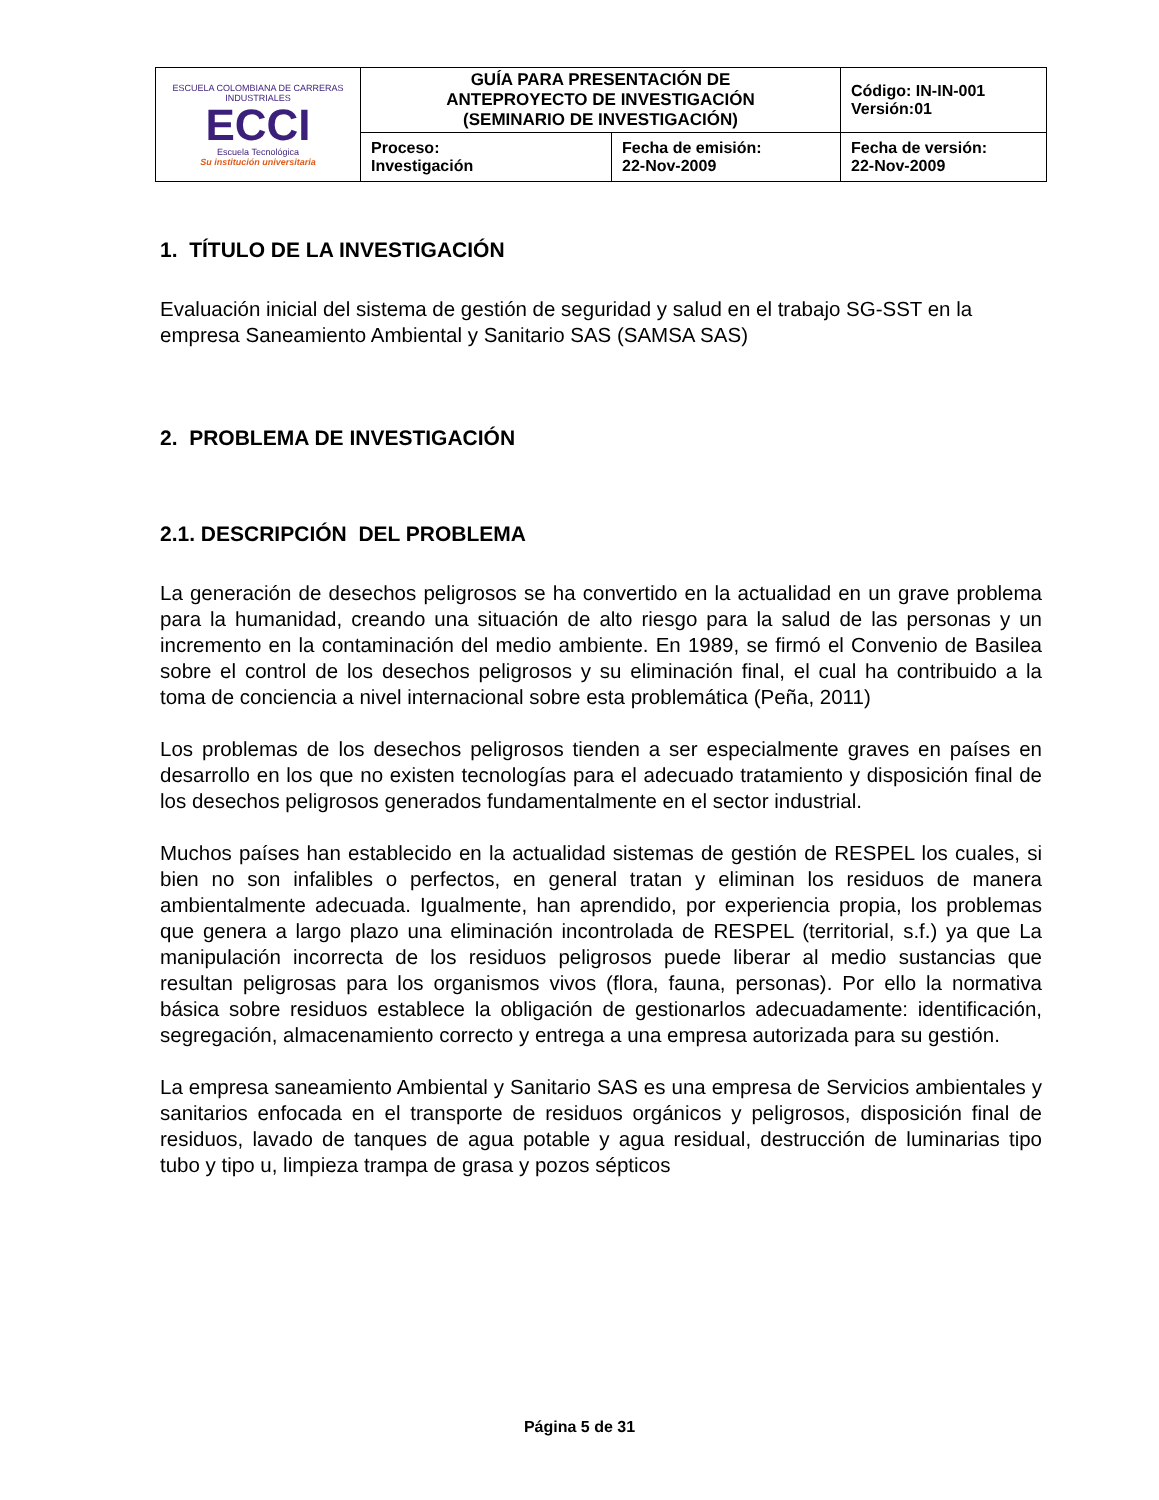| ESCUELA COLOMBIANA DE CARRERAS INDUSTRIALES ECCI Escuela Tecnológica Su institución universitaria | GUÍA PARA PRESENTACIÓN DE ANTEPROYECTO DE INVESTIGACIÓN (SEMINARIO DE INVESTIGACIÓN) | | Código: IN-IN-001 Versión:01 |
| | Proceso: Investigación | Fecha de emisión: 22-Nov-2009 | Fecha de versión: 22-Nov-2009 |
1. TÍTULO DE LA INVESTIGACIÓN
Evaluación inicial del sistema de gestión de seguridad y salud en el trabajo SG-SST en la empresa Saneamiento Ambiental y Sanitario SAS (SAMSA SAS)
2. PROBLEMA DE INVESTIGACIÓN
2.1. DESCRIPCIÓN DEL PROBLEMA
La generación de desechos peligrosos se ha convertido en la actualidad en un grave problema para la humanidad, creando una situación de alto riesgo para la salud de las personas y un incremento en la contaminación del medio ambiente. En 1989, se firmó el Convenio de Basilea sobre el control de los desechos peligrosos y su eliminación final, el cual ha contribuido a la toma de conciencia a nivel internacional sobre esta problemática (Peña, 2011)
Los problemas de los desechos peligrosos tienden a ser especialmente graves en países en desarrollo en los que no existen tecnologías para el adecuado tratamiento y disposición final de los desechos peligrosos generados fundamentalmente en el sector industrial.
Muchos países han establecido en la actualidad sistemas de gestión de RESPEL los cuales, si bien no son infalibles o perfectos, en general tratan y eliminan los residuos de manera ambientalmente adecuada. Igualmente, han aprendido, por experiencia propia, los problemas que genera a largo plazo una eliminación incontrolada de RESPEL (territorial, s.f.) ya que La manipulación incorrecta de los residuos peligrosos puede liberar al medio sustancias que resultan peligrosas para los organismos vivos (flora, fauna, personas). Por ello la normativa básica sobre residuos establece la obligación de gestionarlos adecuadamente: identificación, segregación, almacenamiento correcto y entrega a una empresa autorizada para su gestión.
La empresa saneamiento Ambiental y Sanitario SAS es una empresa de Servicios ambientales y sanitarios enfocada en el transporte de residuos orgánicos y peligrosos, disposición final de residuos, lavado de tanques de agua potable y agua residual, destrucción de luminarias tipo tubo y tipo u, limpieza trampa de grasa y pozos sépticos
Página 5 de 31